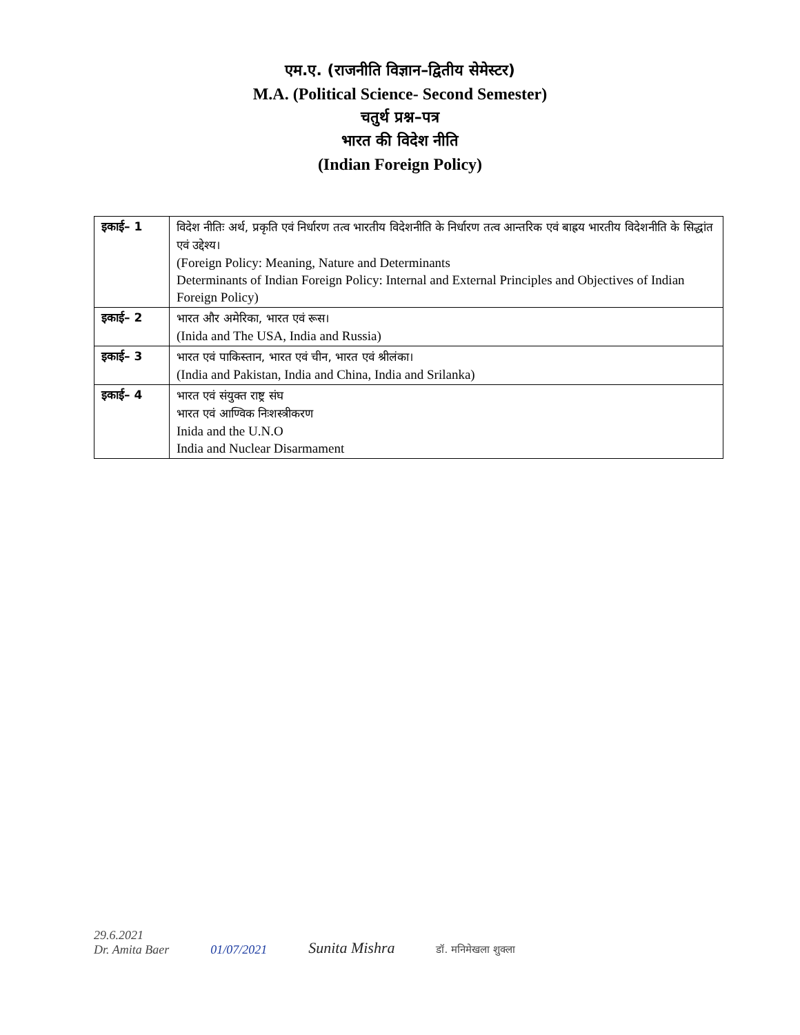एम.ए. (राजनीति विज्ञान–द्वितीय सेमेस्टर)
M.A. (Political Science- Second Semester)
चतुर्थ प्रश्न–पत्र
भारत की विदेश नीति
(Indian Foreign Policy)
| इकाई– 1 | विदेश नीतिः अर्थ, प्रकृति एवं निर्धारण तत्व भारतीय विदेशनीति के निर्धारण तत्व आन्तरिक एवं बाह्रय भारतीय विदेशनीति के सिद्धांत एवं उद्देश्य। (Foreign Policy: Meaning, Nature and Determinants Determinants of Indian Foreign Policy: Internal and External Principles and Objectives of Indian Foreign Policy) |
| इकाई– 2 | भारत और अमेरिका, भारत एवं रूस। (Inida and The USA, India and Russia) |
| इकाई– 3 | भारत एवं पाकिस्तान, भारत एवं चीन, भारत एवं श्रीलंका। (India and Pakistan, India and China, India and Srilanka) |
| इकाई– 4 | भारत एवं संयुक्त राष्ट्र संघ भारत एवं आण्विक निःशस्त्रीकरण Inida and the U.N.O India and Nuclear Disarmament |
29.6.2021
Dr. Amita Baer
01/07/2021
Sunita Mishra
डॉ. मनिमेखला शुक्ला